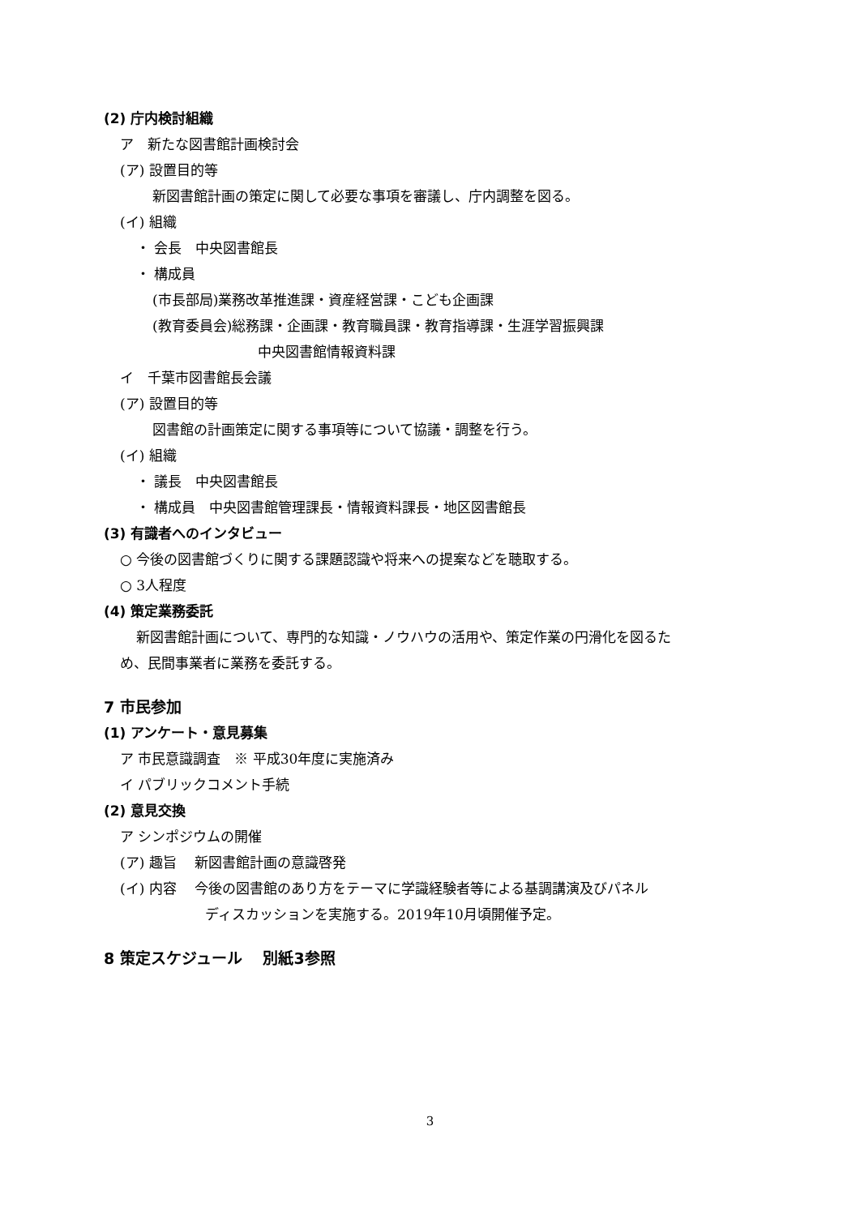(2) 庁内検討組織
ア　新たな図書館計画検討会
(ア) 設置目的等
新図書館計画の策定に関して必要な事項を審議し、庁内調整を図る。
(イ) 組織
・ 会長　中央図書館長
・ 構成員
(市長部局)業務改革推進課・資産経営課・こども企画課
(教育委員会)総務課・企画課・教育職員課・教育指導課・生涯学習振興課
中央図書館情報資料課
イ　千葉市図書館長会議
(ア) 設置目的等
図書館の計画策定に関する事項等について協議・調整を行う。
(イ) 組織
・ 議長　中央図書館長
・ 構成員　中央図書館管理課長・情報資料課長・地区図書館長
(3) 有識者へのインタビュー
○ 今後の図書館づくりに関する課題認識や将来への提案などを聴取する。
○ 3人程度
(4) 策定業務委託
新図書館計画について、専門的な知識・ノウハウの活用や、策定作業の円滑化を図るた
め、民間事業者に業務を委託する。
7 市民参加
(1) アンケート・意見募集
ア 市民意識調査　※ 平成30年度に実施済み
イ パブリックコメント手続
(2) 意見交換
ア シンポジウムの開催
(ア) 趣旨　 新図書館計画の意識啓発
(イ) 内容　 今後の図書館のあり方をテーマに学識経験者等による基調講演及びパネル
ディスカッションを実施する。2019年10月頃開催予定。
8 策定スケジュール　 別紙3参照
3